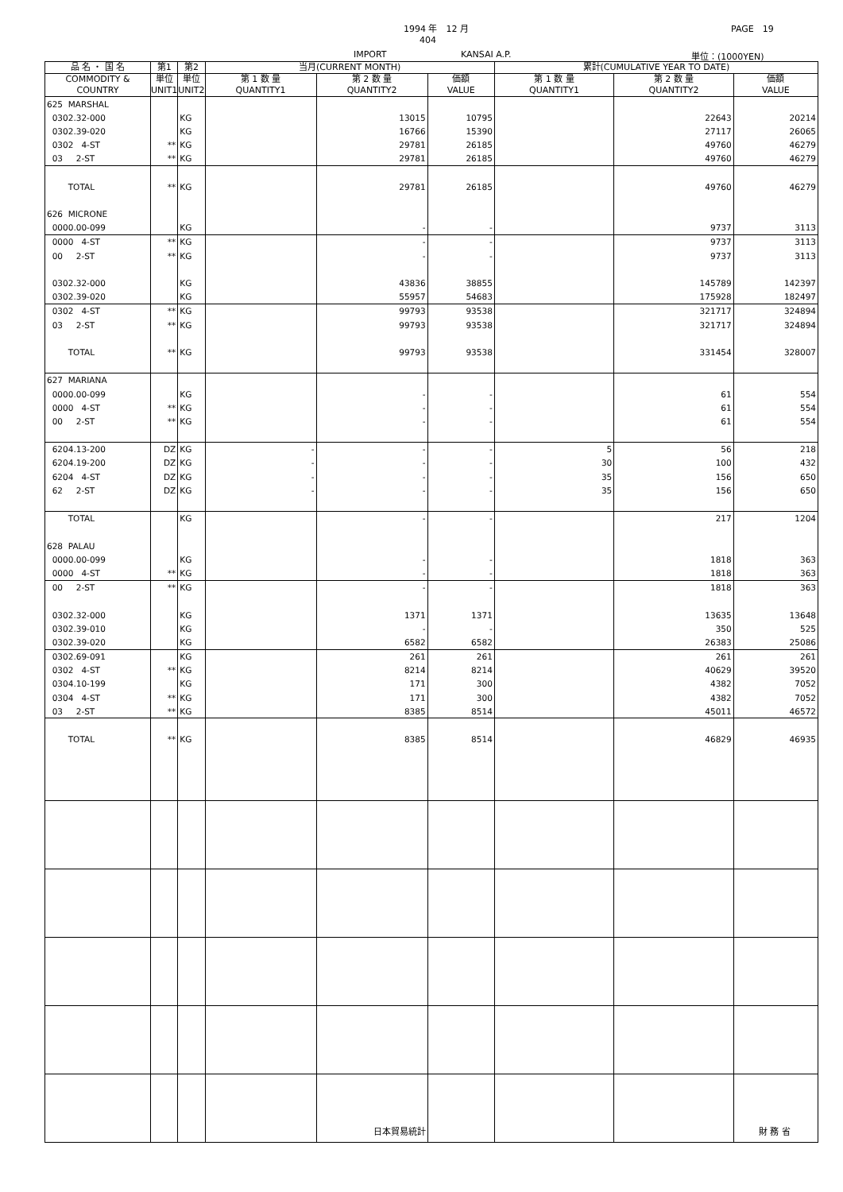1994 年　12 月
404
PAGE　19
IMPORT KANSAI A.P. 単位：(1000YEN)
| 品 名 ・ 国 名 | 第1 | 第2 | 当月(CURRENT MONTH) | | | 累計(CUMULATIVE YEAR TO DATE) | | |
| --- | --- | --- | --- | --- | --- | --- | --- | --- |
| COMMODITY & COUNTRY | 単位 UNIT1 | 単位 UNIT2 | 第 1 数 量 QUANTITY1 | 第 2 数 量 QUANTITY2 | 価額 VALUE | 第 1 数 量 QUANTITY1 | 第 2 数 量 QUANTITY2 | 価額 VALUE |
| 625 MARSHAL | | | | | | | | |
| 0302.32-000 | | KG | | 13015 | 10795 | | 22643 | 20214 |
| 0302.39-020 | | KG | | 16766 | 15390 | | 27117 | 26065 |
| 0302 4-ST | ** | KG | | 29781 | 26185 | | 49760 | 46279 |
| 03 2-ST | ** | KG | | 29781 | 26185 | | 49760 | 46279 |
| TOTAL | ** | KG | | 29781 | 26185 | | 49760 | 46279 |
| 626 MICRONE | | | | | | | | |
| 0000.00-099 | | KG | | - | - | | 9737 | 3113 |
| 0000 4-ST | ** | KG | | - | - | | 9737 | 3113 |
| 00 2-ST | ** | KG | | - | - | | 9737 | 3113 |
| 0302.32-000 | | KG | | 43836 | 38855 | | 145789 | 142397 |
| 0302.39-020 | | KG | | 55957 | 54683 | | 175928 | 182497 |
| 0302 4-ST | ** | KG | | 99793 | 93538 | | 321717 | 324894 |
| 03 2-ST | ** | KG | | 99793 | 93538 | | 321717 | 324894 |
| TOTAL | ** | KG | | 99793 | 93538 | | 331454 | 328007 |
| 627 MARIANA | | | | | | | | |
| 0000.00-099 | | KG | | - | - | | 61 | 554 |
| 0000 4-ST | ** | KG | | - | - | | 61 | 554 |
| 00 2-ST | ** | KG | | - | - | | 61 | 554 |
| 6204.13-200 | DZ | KG | - | - | - | 5 | 56 | 218 |
| 6204.19-200 | DZ | KG | - | - | - | 30 | 100 | 432 |
| 6204 4-ST | DZ | KG | - | - | - | 35 | 156 | 650 |
| 62 2-ST | DZ | KG | - | - | - | 35 | 156 | 650 |
| TOTAL | | KG | | - | - | | 217 | 1204 |
| 628 PALAU | | | | | | | | |
| 0000.00-099 | | KG | | - | - | | 1818 | 363 |
| 0000 4-ST | ** | KG | | - | - | | 1818 | 363 |
| 00 2-ST | ** | KG | | - | - | | 1818 | 363 |
| 0302.32-000 | | KG | | 1371 | 1371 | | 13635 | 13648 |
| 0302.39-010 | | KG | | - | - | | 350 | 525 |
| 0302.39-020 | | KG | | 6582 | 6582 | | 26383 | 25086 |
| 0302.69-091 | | KG | | 261 | 261 | | 261 | 261 |
| 0302 4-ST | ** | KG | | 8214 | 8214 | | 40629 | 39520 |
| 0304.10-199 | | KG | | 171 | 300 | | 4382 | 7052 |
| 0304 4-ST | ** | KG | | 171 | 300 | | 4382 | 7052 |
| 03 2-ST | ** | KG | | 8385 | 8514 | | 45011 | 46572 |
| TOTAL | ** | KG | | 8385 | 8514 | | 46829 | 46935 |
日本貿易統計 財 務 省